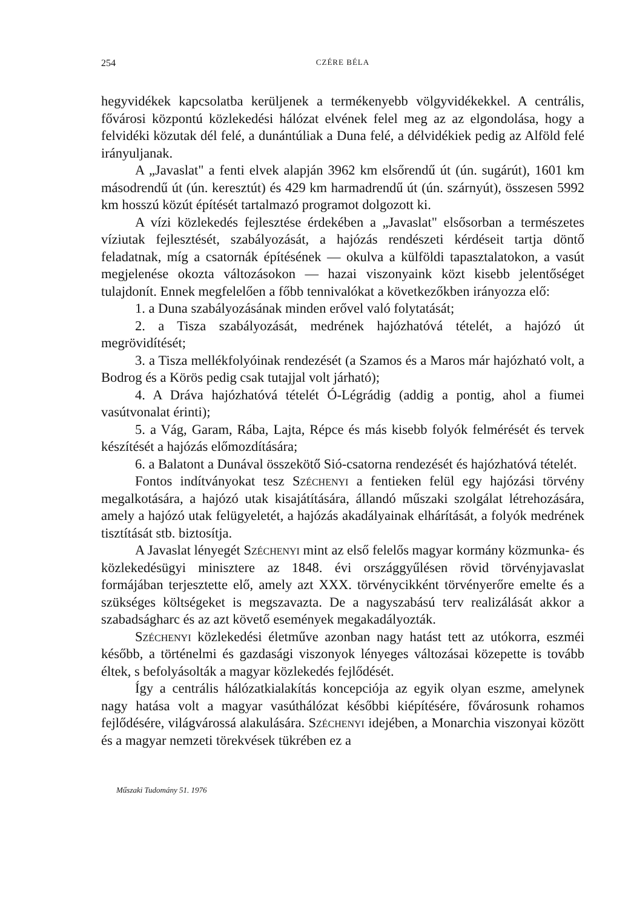254 CZÉRE BÉLA
hegyvidékek kapcsolatba kerüljenek a termékenyebb völgyvidékekkel. A centrális, fővárosi központú közlekedési hálózat elvének felel meg az az elgondolása, hogy a felvidéki közutak dél felé, a dunántúliak a Duna felé, a délvidékiek pedig az Alföld felé irányuljanak.
A „Javaslat" a fenti elvek alapján 3962 km elsőrendű út (ún. sugárút), 1601 km másodrendű út (ún. keresztút) és 429 km harmadrendű út (ún. szárnyút), összesen 5992 km hosszú közút építését tartalmazó programot dolgozott ki.
A vízi közlekedés fejlesztése érdekében a „Javaslat" elsősorban a természetes víziutak fejlesztését, szabályozását, a hajózás rendészeti kérdéseit tartja döntő feladatnak, míg a csatornák építésének — okulva a külföldi tapasztalatokon, a vasút megjelenése okozta változásokon — hazai viszonyaink közt kisebb jelentőséget tulajdonít. Ennek megfelelően a főbb tennivalókat a következőkben irányozza elő:
1. a Duna szabályozásának minden erővel való folytatását;
2. a Tisza szabályozását, medrének hajózhatóvá tételét, a hajózó út megrövidítését;
3. a Tisza mellékfolyóinak rendezését (a Szamos és a Maros már hajózható volt, a Bodrog és a Körös pedig csak tutajjal volt járható);
4. A Dráva hajózhatóvá tételét Ó-Légrádig (addig a pontig, ahol a fiumei vasútvonalat érinti);
5. a Vág, Garam, Rába, Lajta, Répce és más kisebb folyók felmérését és tervek készítését a hajózás előmozdítására;
6. a Balatont a Dunával összekötő Sió-csatorna rendezését és hajózhatóvá tételét.
Fontos indítványokat tesz Széchenyi a fentieken felül egy hajózási törvény megalkotására, a hajózó utak kisajátítására, állandó műszaki szolgálat létrehozására, amely a hajózó utak felügyeletét, a hajózás akadályainak elhárítását, a folyók medrének tisztítását stb. biztosítja.
A Javaslat lényegét Széchenyi mint az első felelős magyar kormány közmunka- és közlekedésügyi minisztere az 1848. évi országgyűlésen rövid törvényjavaslat formájában terjesztette elő, amely azt XXX. törvénycikként törvényerőre emelte és a szükséges költségeket is megszavazta. De a nagyszabású terv realizálását akkor a szabadságharc és az azt követő események megakadályozták.
Széchenyi közlekedési életműve azonban nagy hatást tett az utókorra, eszméi később, a történelmi és gazdasági viszonyok lényeges változásai közepette is tovább éltek, s befolyásolták a magyar közlekedés fejlődését.
Így a centrális hálózatkialakítás koncepciója az egyik olyan eszme, amelynek nagy hatása volt a magyar vasúthálózat későbbi kiépítésére, fővárosunk rohamos fejlődésére, világvárossá alakulására. Széchenyi idejében, a Monarchia viszonyai között és a magyar nemzeti törekvések tükrében ez a
Műszaki Tudomány 51. 1976